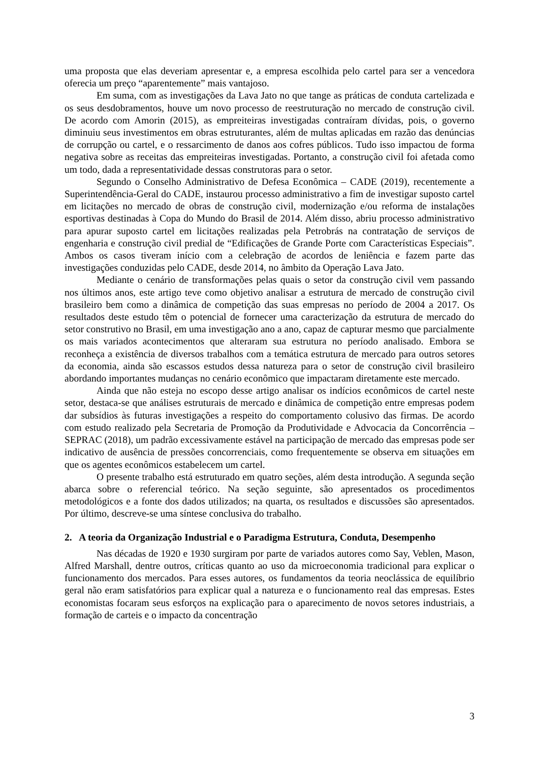uma proposta que elas deveriam apresentar e, a empresa escolhida pelo cartel para ser a vencedora oferecia um preço “aparentemente” mais vantajoso.
Em suma, com as investigações da Lava Jato no que tange as práticas de conduta cartelizada e os seus desdobramentos, houve um novo processo de reestruturação no mercado de construção civil. De acordo com Amorin (2015), as empreiteiras investigadas contraíram dívidas, pois, o governo diminuiu seus investimentos em obras estruturantes, além de multas aplicadas em razão das denúncias de corrupção ou cartel, e o ressarcimento de danos aos cofres públicos. Tudo isso impactou de forma negativa sobre as receitas das empreiteiras investigadas. Portanto, a construção civil foi afetada como um todo, dada a representatividade dessas construtoras para o setor.
Segundo o Conselho Administrativo de Defesa Econômica – CADE (2019), recentemente a Superintendência-Geral do CADE, instaurou processo administrativo a fim de investigar suposto cartel em licitações no mercado de obras de construção civil, modernização e/ou reforma de instalações esportivas destinadas à Copa do Mundo do Brasil de 2014. Além disso, abriu processo administrativo para apurar suposto cartel em licitações realizadas pela Petrobrás na contratação de serviços de engenharia e construção civil predial de “Edificações de Grande Porte com Características Especiais”. Ambos os casos tiveram início com a celebração de acordos de leniência e fazem parte das investigações conduzidas pelo CADE, desde 2014, no âmbito da Operação Lava Jato.
Mediante o cenário de transformações pelas quais o setor da construção civil vem passando nos últimos anos, este artigo teve como objetivo analisar a estrutura de mercado de construção civil brasileiro bem como a dinâmica de competição das suas empresas no período de 2004 a 2017. Os resultados deste estudo têm o potencial de fornecer uma caracterização da estrutura de mercado do setor construtivo no Brasil, em uma investigação ano a ano, capaz de capturar mesmo que parcialmente os mais variados acontecimentos que alteraram sua estrutura no período analisado. Embora se reconheça a existência de diversos trabalhos com a temática estrutura de mercado para outros setores da economia, ainda são escassos estudos dessa natureza para o setor de construção civil brasileiro abordando importantes mudanças no cenário econômico que impactaram diretamente este mercado.
Ainda que não esteja no escopo desse artigo analisar os indícios econômicos de cartel neste setor, destaca-se que análises estruturais de mercado e dinâmica de competição entre empresas podem dar subsídios às futuras investigações a respeito do comportamento colusivo das firmas. De acordo com estudo realizado pela Secretaria de Promoção da Produtividade e Advocacia da Concorrência – SEPRAC (2018), um padrão excessivamente estável na participação de mercado das empresas pode ser indicativo de ausência de pressões concorrenciais, como frequentemente se observa em situações em que os agentes econômicos estabelecem um cartel.
O presente trabalho está estruturado em quatro seções, além desta introdução. A segunda seção abarca sobre o referencial teórico. Na seção seguinte, são apresentados os procedimentos metodológicos e a fonte dos dados utilizados; na quarta, os resultados e discussões são apresentados. Por último, descreve-se uma síntese conclusiva do trabalho.
2. A teoria da Organização Industrial e o Paradigma Estrutura, Conduta, Desempenho
Nas décadas de 1920 e 1930 surgiram por parte de variados autores como Say, Veblen, Mason, Alfred Marshall, dentre outros, críticas quanto ao uso da microeconomia tradicional para explicar o funcionamento dos mercados. Para esses autores, os fundamentos da teoria neoclássica de equilíbrio geral não eram satisfatórios para explicar qual a natureza e o funcionamento real das empresas. Estes economistas focaram seus esforços na explicação para o aparecimento de novos setores industriais, a formação de carteis e o impacto da concentração
3